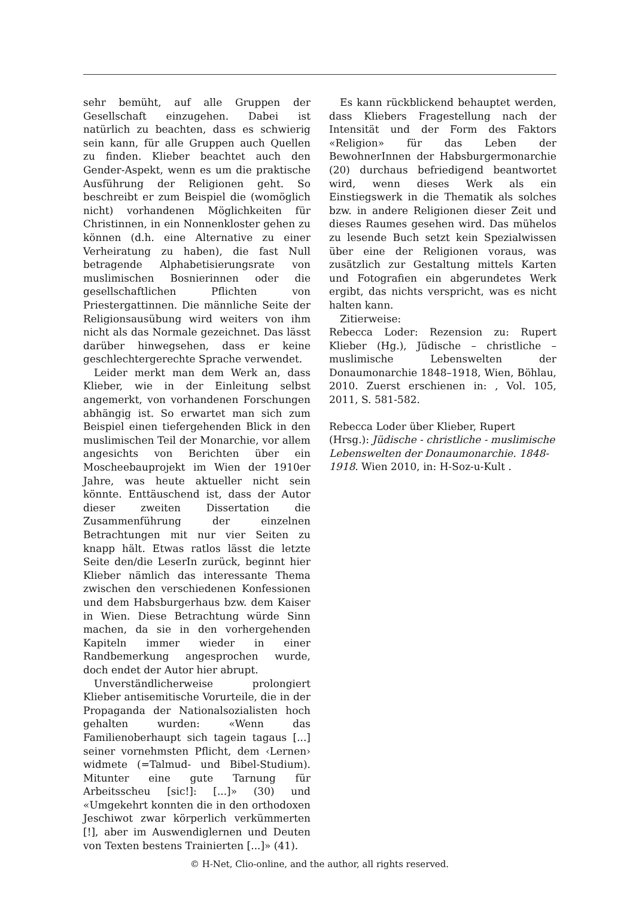sehr bemüht, auf alle Gruppen der Gesellschaft einzugehen. Dabei ist natürlich zu beachten, dass es schwierig sein kann, für alle Gruppen auch Quellen zu finden. Klieber beachtet auch den Gender-Aspekt, wenn es um die praktische Ausführung der Religionen geht. So beschreibt er zum Beispiel die (womöglich nicht) vorhandenen Möglichkeiten für Christinnen, in ein Nonnenkloster gehen zu können (d.h. eine Alternative zu einer Verheiratung zu haben), die fast Null betragende Alphabetisierungsrate von muslimischen Bosnierinnen oder die gesellschaftlichen Pflichten von Priestergattinnen. Die männliche Seite der Religionsausübung wird weiters von ihm nicht als das Normale gezeichnet. Das lässt darüber hinwegsehen, dass er keine geschlechtergerechte Sprache verwendet.
Leider merkt man dem Werk an, dass Klieber, wie in der Einleitung selbst angemerkt, von vorhandenen Forschungen abhängig ist. So erwartet man sich zum Beispiel einen tiefergehenden Blick in den muslimischen Teil der Monarchie, vor allem angesichts von Berichten über ein Moscheebauprojekt im Wien der 1910er Jahre, was heute aktueller nicht sein könnte. Enttäuschend ist, dass der Autor dieser zweiten Dissertation die Zusammenführung der einzelnen Betrachtungen mit nur vier Seiten zu knapp hält. Etwas ratlos lässt die letzte Seite den/die LeserIn zurück, beginnt hier Klieber nämlich das interessante Thema zwischen den verschiedenen Konfessionen und dem Habsburgerhaus bzw. dem Kaiser in Wien. Diese Betrachtung würde Sinn machen, da sie in den vorhergehenden Kapiteln immer wieder in einer Randbemerkung angesprochen wurde, doch endet der Autor hier abrupt.
Unverständlicherweise prolongiert Klieber antisemitische Vorurteile, die in der Propaganda der Nationalsozialisten hoch gehalten wurden: «Wenn das Familienoberhaupt sich tagein tagaus [...] seiner vornehmsten Pflicht, dem ‹Lernen› widmete (=Talmud- und Bibel-Studium). Mitunter eine gute Tarnung für Arbeitsscheu [sic!]: [...]» (30) und «Umgekehrt konnten die in den orthodoxen Jeschiwot zwar körperlich verkümmerten [!], aber im Auswendiglernen und Deuten von Texten bestens Trainierten [...]» (41).
Es kann rückblickend behauptet werden, dass Kliebers Fragestellung nach der Intensität und der Form des Faktors «Religion» für das Leben der BewohnerInnen der Habsburgermonarchie (20) durchaus befriedigend beantwortet wird, wenn dieses Werk als ein Einstiegswerk in die Thematik als solches bzw. in andere Religionen dieser Zeit und dieses Raumes gesehen wird. Das mühelos zu lesende Buch setzt kein Spezialwissen über eine der Religionen voraus, was zusätzlich zur Gestaltung mittels Karten und Fotografien ein abgerundetes Werk ergibt, das nichts verspricht, was es nicht halten kann.
Zitierweise:
Rebecca Loder: Rezension zu: Rupert Klieber (Hg.), Jüdische – christliche – muslimische Lebenswelten der Donaumonarchie 1848–1918, Wien, Böhlau, 2010. Zuerst erschienen in: , Vol. 105, 2011, S. 581-582.
Rebecca Loder über Klieber, Rupert (Hrsg.): Jüdische - christliche - muslimische Lebenswelten der Donaumonarchie. 1848-1918. Wien 2010, in: H-Soz-u-Kult .
© H-Net, Clio-online, and the author, all rights reserved.